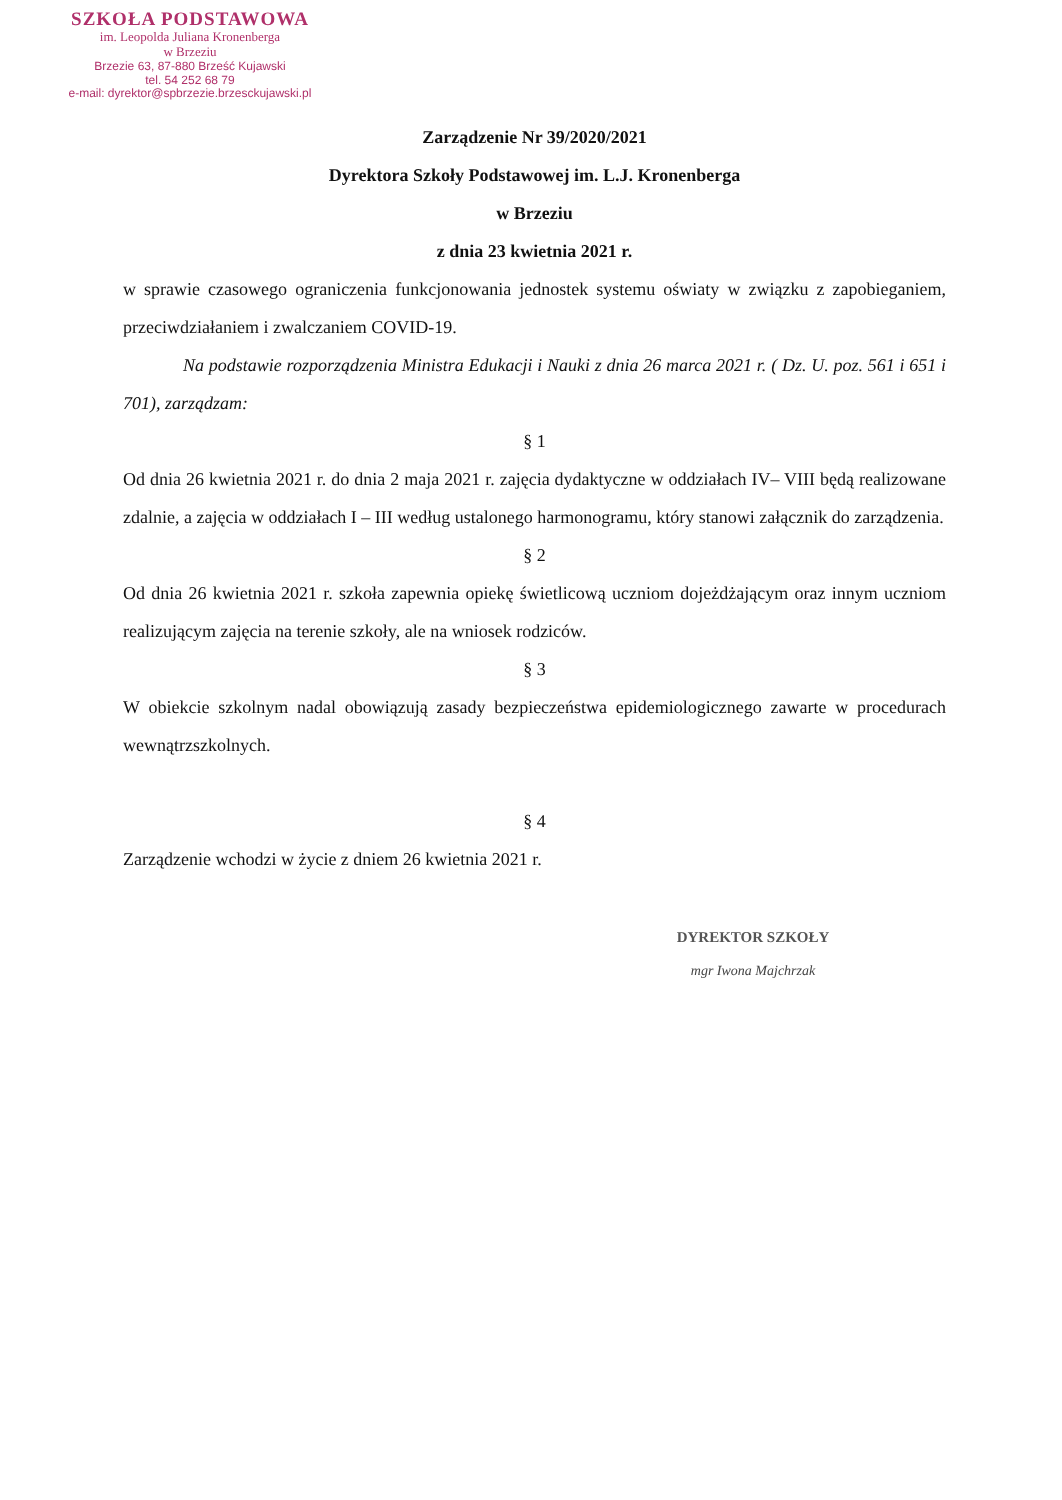SZKOŁA PODSTAWOWA
im. Leopolda Juliana Kronenberga
w Brzeziu
Brzezie 63, 87-880 Brześć Kujawski
tel. 54 252 68 79
e-mail: dyrektor@spbrzezie.brzesckujawski.pl
Zarządzenie Nr 39/2020/2021
Dyrektora Szkoły Podstawowej im. L.J. Kronenberga
w Brzeziu
z dnia 23 kwietnia 2021 r.
w sprawie czasowego ograniczenia funkcjonowania jednostek systemu oświaty w związku z zapobieganiem, przeciwdziałaniem i zwalczaniem COVID-19.
Na podstawie rozporządzenia Ministra Edukacji i Nauki z dnia 26 marca 2021 r. ( Dz. U. poz. 561 i 651 i 701), zarządzam:
§ 1
Od dnia 26 kwietnia 2021 r. do dnia 2 maja 2021 r. zajęcia dydaktyczne w oddziałach IV– VIII będą realizowane zdalnie, a zajęcia w oddziałach I – III według ustalonego harmonogramu, który stanowi załącznik do zarządzenia.
§ 2
Od dnia 26 kwietnia 2021 r. szkoła zapewnia opiekę świetlicową uczniom dojeżdżającym oraz innym uczniom realizującym zajęcia na terenie szkoły, ale na wniosek rodziców.
§ 3
W obiekcie szkolnym nadal obowiązują zasady bezpieczeństwa epidemiologicznego zawarte w procedurach wewnątrzszkolnych.
§ 4
Zarządzenie wchodzi w życie z dniem 26 kwietnia 2021 r.
DYREKTOR SZKOŁY
mgr Iwona Majchrzak